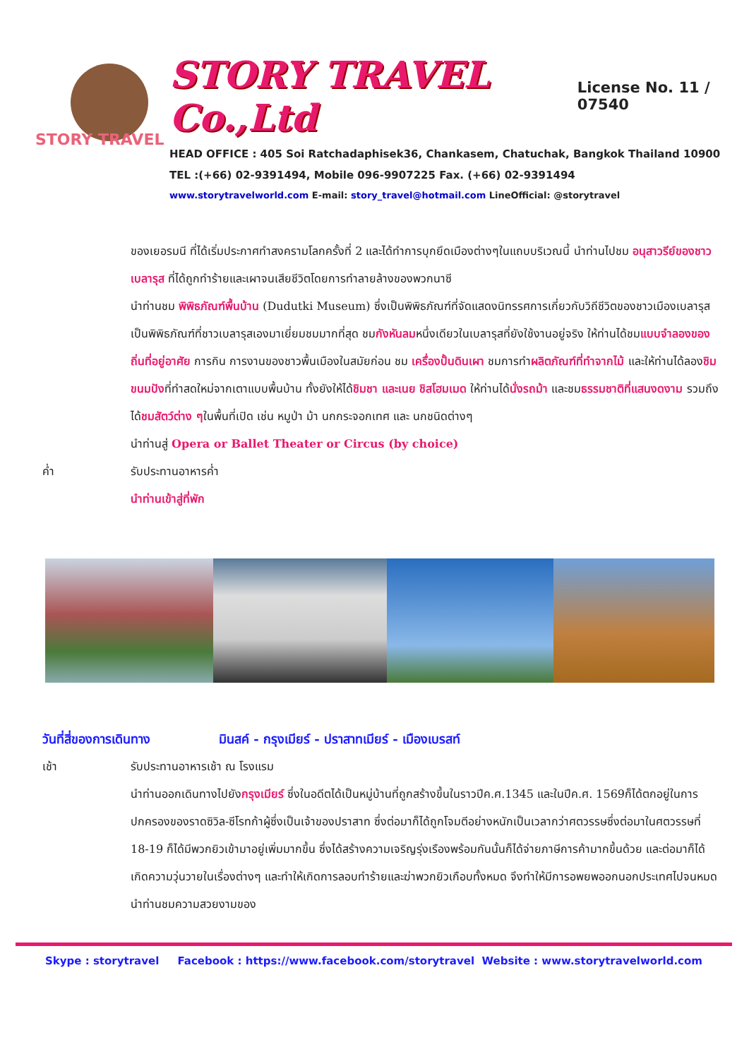STORY TRAVEL
STORY TRAVEL Co.,Ltd License No. 11 / 07540
HEAD OFFICE : 405 Soi Ratchadaphisek36, Chankasem, Chatuchak, Bangkok Thailand 10900
TEL :(+66) 02-9391494, Mobile 096-9907225 Fax. (+66) 02-9391494
www.storytravelworld.com E-mail: story_travel@hotmail.com LineOfficial: @storytravel
ของเยอรมนี ที่ได้เริ่มประกาศทำสงครามโลกครั้งที่ 2 และได้ทำการบุกยึดเมืองต่างๆในแถบบริเวณนี้ นำท่านไปชม อนุสาวรีย์ของชาวเบลารุส ที่ได้ถูกทำร้ายและเผาจนเสียชีวิตโดยการทำลายล้างของพวกนาซี
นำท่านชม พิพิธภัณฑ์พื้นบ้าน (Dudutki Museum) ซึ่งเป็นพิพิธภัณฑ์ที่จัดแสดงนิทรรศการเกี่ยวกับวิถีชีวิตของชาวเมืองเบลารุส เป็นพิพิธภัณฑ์ที่ชาวเบลารุสเองมาเยี่ยมชมมากที่สุด ชมกังหันลมหนึ่งเดียวในเบลารุสที่ยังใช้งานอยู่จริง ให้ท่านได้ชมแบบจำลองของถิ่นที่อยู่อาศัย การกิน การงานของชาวพื้นเมืองในสมัยก่อน ชม เครื่องปั้นดินเผา ชมการทำผลิตภัณฑ์ที่ทำจากไม้ และให้ท่านได้ลองชิมขนมปังที่ทำสดใหม่จากเตาแบบพื้นบ้าน ทั้งยังให้ได้ชิมชา และเนย ชิสโฮมเมด ให้ท่านได้นั่งรถม้า และชมธรรมชาติที่แสนงดงาม รวมถึงได้ชมสัตว์ต่าง ๆในพื้นที่เปิด เช่น หมูป่า ม้า นกกระจอกเทศ และ นกชนิดต่างๆ
นำท่านสู่ Opera or Ballet Theater or Circus (by choice)
ค่ำ รับประทานอาหารค่ำ
นำท่านเข้าสู่ที่พัก
วันที่สี่ของการเดินทาง มินสค์ - กรุงเมียร์ - ปราสาทเมียร์ - เมืองเบรสท์
เช้า รับประทานอาหารเช้า ณ โรงแรม
นำท่านออกเดินทางไปยังกรุงเมียร์ ซึ่งในอดีตได้เป็นหมู่บ้านที่ถูกสร้างขึ้นในราวปีค.ศ.1345 และในปีค.ศ. 1569ก็ได้ตกอยู่ในการปกครองของราดซิวิล-ซีโรทก้าผู้ซึ่งเป็นเจ้าของปราสาท ซึ่งต่อมาก็ได้ถูกโจมตีอย่างหนักเป็นเวลากว่าศตวรรษซึ่งต่อมาในศตวรรษที่ 18-19 ก็ได้มีพวกยิวเข้ามาอยู่เพิ่มมากขึ้น ซึ่งได้สร้างความเจริญรุ่งเรืองพร้อมกันนั้นก็ได้จ่ายภาษีการค้ามากขึ้นด้วย และต่อมาก็ได้เกิดความวุ่นวายในเรื่องต่างๆ และทำให้เกิดการลอบทำร้ายและฆ่าพวกยิวเกือบทั้งหมด จึงทำให้มีการอพยพออกนอกประเทศไปจนหมด นำท่านชมความสวยงามของ
Skype : storytravel Facebook : https://www.facebook.com/storytravel Website : www.storytravelworld.com